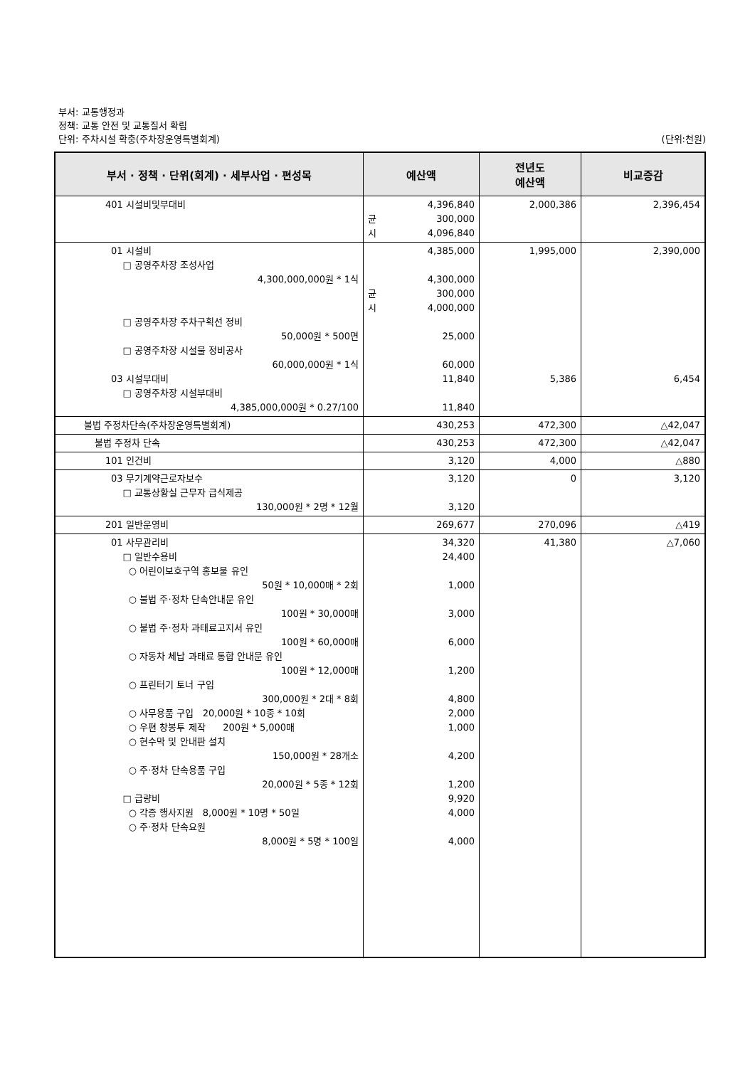부서: 교통행정과
정책: 교통 안전 및 교통질서 확립
단위: 주차시설 확충(주차장운영특별회계) (단위:천원)
| 부서 · 정책 · 단위(회계) · 세부사업 · 편성목 | 예산액 | 전년도 예산액 | 비교증감 |
| --- | --- | --- | --- |
| 401 시설비및부대비 | 4,396,840 균 300,000 시 4,096,840 | 2,000,386 | 2,396,454 |
| 01 시설비 □ 공영주차장 조성사업 4,300,000,000원 * 1식 □ 공영주차장 주차구획선 정비 50,000원 * 500면 □ 공영주차장 시설물 정비공사 60,000,000원 * 1식 03 시설부대비 □ 공영주차장 시설부대비 4,385,000,000원 * 0.27/100 | 4,385,000 4,300,000 균 300,000 시 4,000,000 25,000 60,000 11,840 11,840 | 1,995,000 5,386 | 2,390,000 6,454 |
| 불법 주정차단속(주차장운영특별회계) | 430,253 | 472,300 | △42,047 |
| 불법 주정차 단속 | 430,253 | 472,300 | △42,047 |
| 101 인건비 | 3,120 | 4,000 | △880 |
| 03 무기계약근로자보수 □ 교통상황실 근무자 급식제공 130,000원 * 2명 * 12월 | 3,120 3,120 | 0 | 3,120 |
| 201 일반운영비 | 269,677 | 270,096 | △419 |
| 01 사무관리비 □ 일반수용비 ○ 어린이보호구역 홍보물 유인 50원 * 10,000매 * 2회 ○ 불법 주·정차 단속안내문 유인 100원 * 30,000매 ○ 불법 주·정차 과태료고지서 유인 100원 * 60,000매 ○ 자동차 체납 과태료 통합 안내문 유인 100원 * 12,000매 ○ 프린터기 토너 구입 300,000원 * 2대 * 8회 ○ 사무용품 구입 20,000원 * 10종 * 10회 ○ 우편 창봉투 제작 200원 * 5,000매 ○ 현수막 및 안내판 설치 150,000원 * 28개소 ○ 주·정차 단속용품 구입 20,000원 * 5종 * 12회 □ 급량비 ○ 각종 행사지원 8,000원 * 10명 * 50일 ○ 주·정차 단속요원 8,000원 * 5명 * 100일 | 34,320 24,400 1,000 3,000 6,000 1,200 4,800 2,000 1,000 4,200 1,200 9,920 4,000 4,000 | 41,380 | △7,060 |